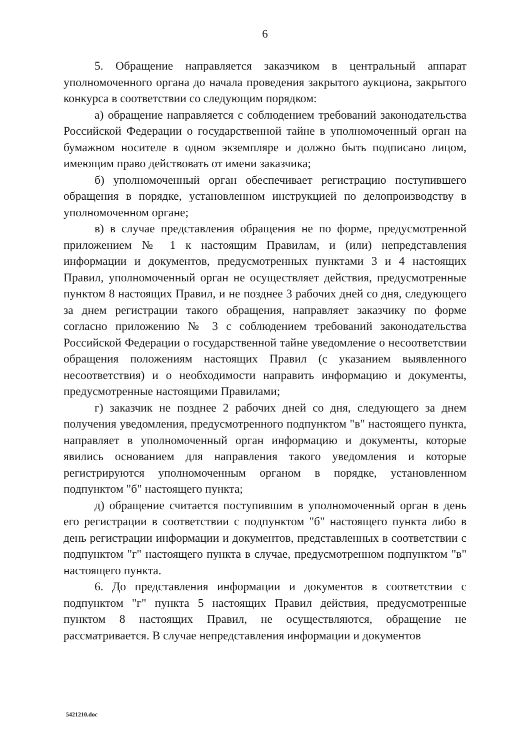6
5. Обращение направляется заказчиком в центральный аппарат уполномоченного органа до начала проведения закрытого аукциона, закрытого конкурса в соответствии со следующим порядком:
а) обращение направляется с соблюдением требований законодательства Российской Федерации о государственной тайне в уполномоченный орган на бумажном носителе в одном экземпляре и должно быть подписано лицом, имеющим право действовать от имени заказчика;
б) уполномоченный орган обеспечивает регистрацию поступившего обращения в порядке, установленном инструкцией по делопроизводству в уполномоченном органе;
в) в случае представления обращения не по форме, предусмотренной приложением № 1 к настоящим Правилам, и (или) непредставления информации и документов, предусмотренных пунктами 3 и 4 настоящих Правил, уполномоченный орган не осуществляет действия, предусмотренные пунктом 8 настоящих Правил, и не позднее 3 рабочих дней со дня, следующего за днем регистрации такого обращения, направляет заказчику по форме согласно приложению № 3 с соблюдением требований законодательства Российской Федерации о государственной тайне уведомление о несоответствии обращения положениям настоящих Правил (с указанием выявленного несоответствия) и о необходимости направить информацию и документы, предусмотренные настоящими Правилами;
г) заказчик не позднее 2 рабочих дней со дня, следующего за днем получения уведомления, предусмотренного подпунктом "в" настоящего пункта, направляет в уполномоченный орган информацию и документы, которые явились основанием для направления такого уведомления и которые регистрируются уполномоченным органом в порядке, установленном подпунктом "б" настоящего пункта;
д) обращение считается поступившим в уполномоченный орган в день его регистрации в соответствии с подпунктом "б" настоящего пункта либо в день регистрации информации и документов, представленных в соответствии с подпунктом "г" настоящего пункта в случае, предусмотренном подпунктом "в" настоящего пункта.
6. До представления информации и документов в соответствии с подпунктом "г" пункта 5 настоящих Правил действия, предусмотренные пунктом 8 настоящих Правил, не осуществляются, обращение не рассматривается. В случае непредставления информации и документов
5421210.doc